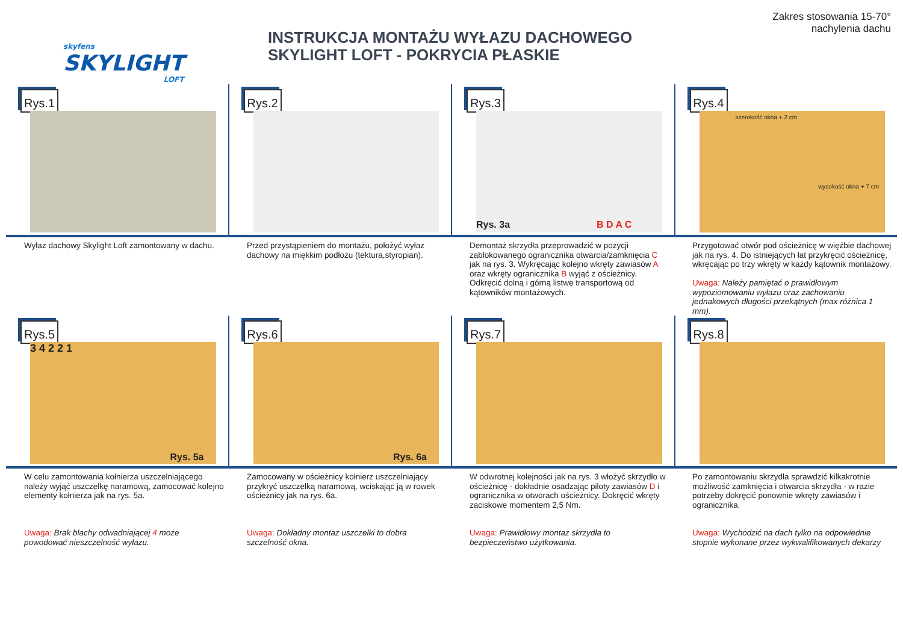skyfens
SKYLIGHT
LOFT
INSTRUKCJA MONTAŻU WYŁAZU DACHOWEGO
SKYLIGHT LOFT - POKRYCIA PŁASKIE
Zakres stosowania 15-70°
nachylenia dachu
Rys.1 Rys.2 Rys.3
Rys. 3a
B D A C
Rys.4
szerokość okna + 2 cm
wysokość okna + 7 cm
Wyłaz dachowy Skylight Loft zamontowany w dachu.
Przed przystąpieniem do montażu, położyć wyłaz dachowy na miękkim podłożu (tektura,styropian).
Demontaż skrzydła przeprowadzić w pozycji zablokowanego ogranicznika otwarcia/zamknięcia C jak na rys. 3. Wykręcając kolejno wkręty zawiasów A oraz wkręty ogranicznika B wyjąć z ościeżnicy. Odkręcić dolną i górną listwę transportową od kątowników montażowych.
Przygotować otwór pod ościeżnicę w więźbie dachowej jak na rys. 4. Do istniejących łat przykręcić ościeżnicę, wkręcając po trzy wkręty w każdy kątownik montażowy.
Uwaga: Należy pamiętać o prawidłowym wypoziomowaniu wyłazu oraz zachowaniu jednakowych długości przekątnych (max różnica 1 mm).
Rys.5
3 4 2 2 1
Rys. 5a
Rys.6
Rys. 6a
Rys.7 Rys.8
W celu zamontowania kołnierza uszczelniającego należy wyjąć uszczelkę naramową, zamocować kolejno elementy kołnierza jak na rys. 5a.
Uwaga: Brak blachy odwadniającej 4 może powodować nieszczelność wyłazu.
Zamocowany w ościeżnicy kołnierz uszczelniający przykryć uszczelką naramową, wciskając ją w rowek ościeżnicy jak na rys. 6a.
Uwaga: Dokładny montaż uszczelki to dobra szczelność okna.
W odwrotnej kolejności jak na rys. 3 włożyć skrzydło w ościeżnicę - dokładnie osadzając piloty zawiasów D i ogranicznika w otworach ościeżnicy. Dokręcić wkręty zaciskowe momentem 2,5 Nm.
Uwaga: Prawidłowy montaż skrzydła to bezpieczeństwo użytkowania.
Po zamontowaniu skrzydła sprawdzić kilkakrotnie możliwość zamknięcia i otwarcia skrzydła - w razie potrzeby dokręcić ponownie wkręty zawiasów i ogranicznika.
Uwaga: Wychodzić na dach tylko na odpowiednie stopnie wykonane przez wykwalifikowanych dekarzy